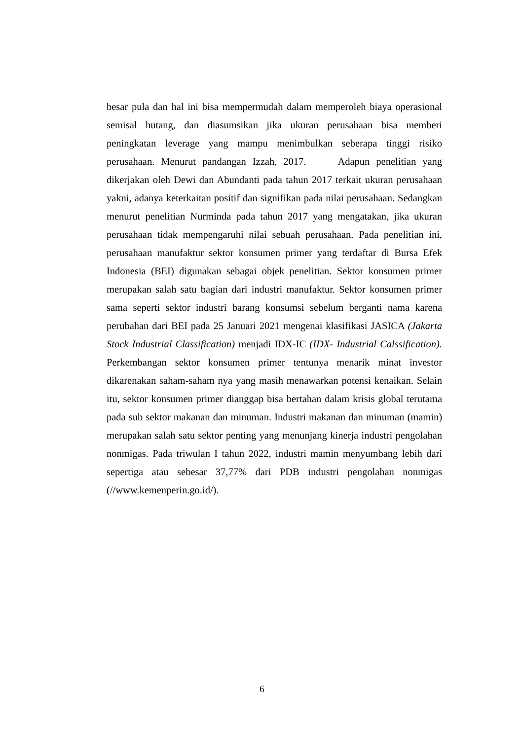besar pula dan hal ini bisa mempermudah dalam memperoleh biaya operasional semisal hutang, dan diasumsikan jika ukuran perusahaan bisa memberi peningkatan leverage yang mampu menimbulkan seberapa tinggi risiko perusahaan. Menurut pandangan Izzah, 2017. Adapun penelitian yang dikerjakan oleh Dewi dan Abundanti pada tahun 2017 terkait ukuran perusahaan yakni, adanya keterkaitan positif dan signifikan pada nilai perusahaan. Sedangkan menurut penelitian Nurminda pada tahun 2017 yang mengatakan, jika ukuran perusahaan tidak mempengaruhi nilai sebuah perusahaan. Pada penelitian ini, perusahaan manufaktur sektor konsumen primer yang terdaftar di Bursa Efek Indonesia (BEI) digunakan sebagai objek penelitian. Sektor konsumen primer merupakan salah satu bagian dari industri manufaktur. Sektor konsumen primer sama seperti sektor industri barang konsumsi sebelum berganti nama karena perubahan dari BEI pada 25 Januari 2021 mengenai klasifikasi JASICA (Jakarta Stock Industrial Classification) menjadi IDX-IC (IDX- Industrial Calssification). Perkembangan sektor konsumen primer tentunya menarik minat investor dikarenakan saham-saham nya yang masih menawarkan potensi kenaikan. Selain itu, sektor konsumen primer dianggap bisa bertahan dalam krisis global terutama pada sub sektor makanan dan minuman. Industri makanan dan minuman (mamin) merupakan salah satu sektor penting yang menunjang kinerja industri pengolahan nonmigas. Pada triwulan I tahun 2022, industri mamin menyumbang lebih dari sepertiga atau sebesar 37,77% dari PDB industri pengolahan nonmigas (//www.kemenperin.go.id/).
6